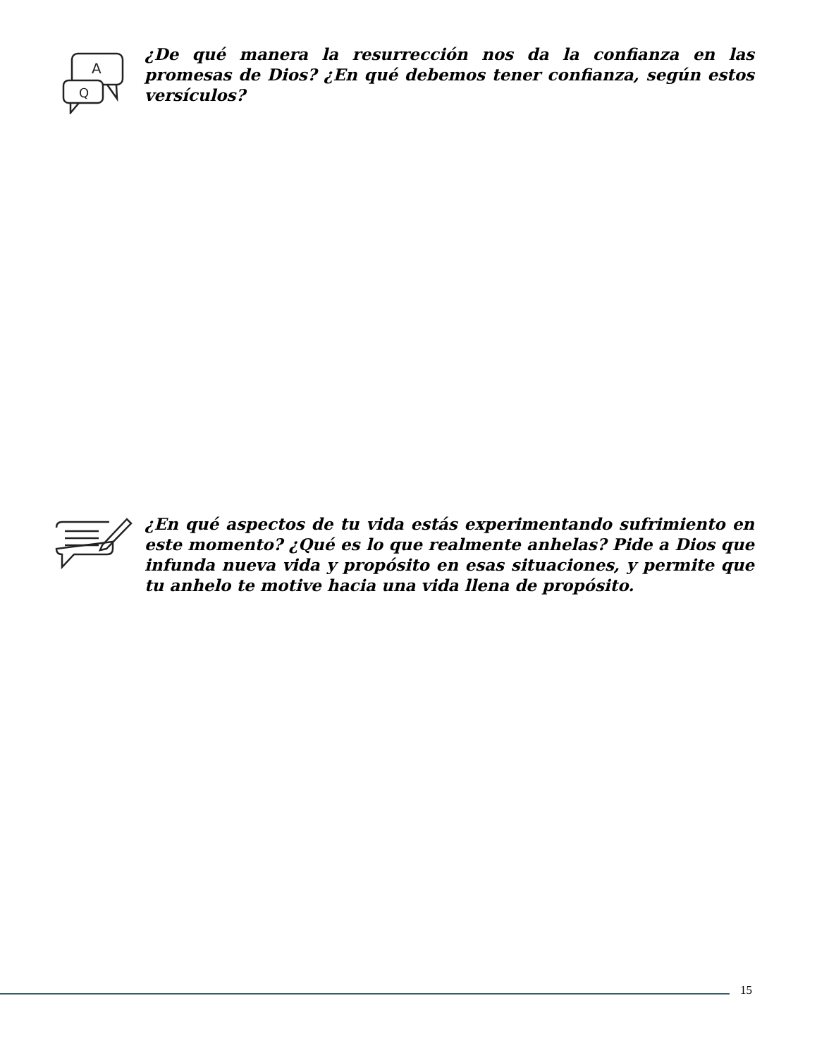A
Q
¿De qué manera la resurrección nos da la confianza en las promesas de Dios? ¿En qué debemos tener confianza, según estos versículos?
¿En qué aspectos de tu vida estás experimentando sufrimiento en este momento? ¿Qué es lo que realmente anhelas? Pide a Dios que infunda nueva vida y propósito en esas situaciones, y permite que tu anhelo te motive hacia una vida llena de propósito.
15